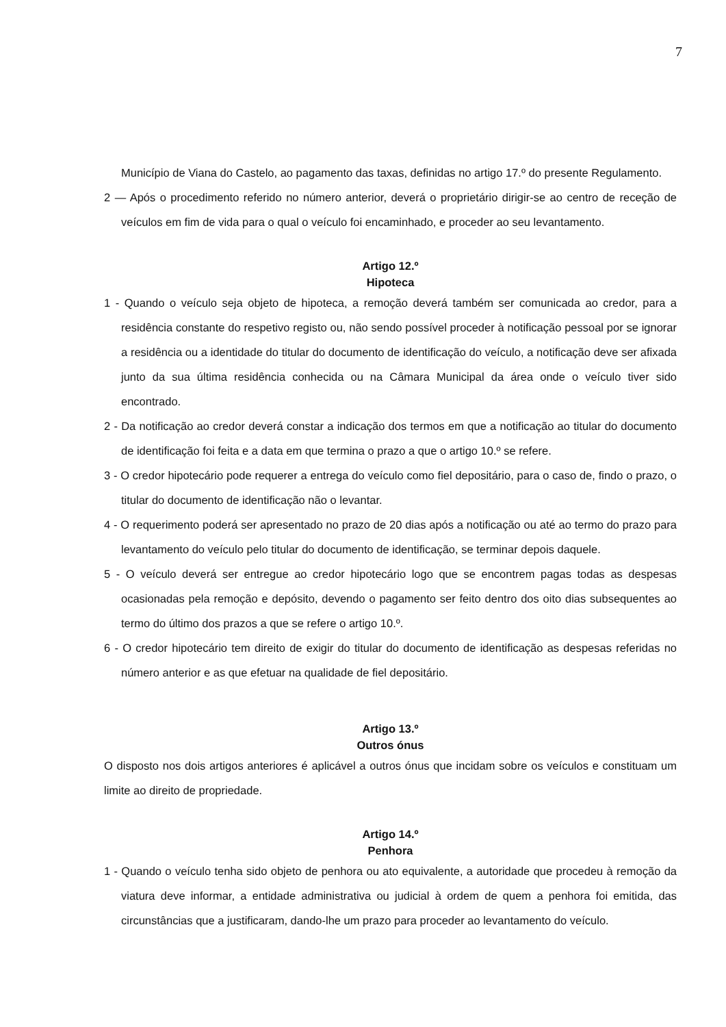7
Município de Viana do Castelo, ao pagamento das taxas, definidas no artigo 17.º do presente Regulamento.
2 — Após o procedimento referido no número anterior, deverá o proprietário dirigir-se ao centro de receção de veículos em fim de vida para o qual o veículo foi encaminhado, e proceder ao seu levantamento.
Artigo 12.º
Hipoteca
1 - Quando o veículo seja objeto de hipoteca, a remoção deverá também ser comunicada ao credor, para a residência constante do respetivo registo ou, não sendo possível proceder à notificação pessoal por se ignorar a residência ou a identidade do titular do documento de identificação do veículo, a notificação deve ser afixada junto da sua última residência conhecida ou na Câmara Municipal da área onde o veículo tiver sido encontrado.
2 - Da notificação ao credor deverá constar a indicação dos termos em que a notificação ao titular do documento de identificação foi feita e a data em que termina o prazo a que o artigo 10.º se refere.
3 - O credor hipotecário pode requerer a entrega do veículo como fiel depositário, para o caso de, findo o prazo, o titular do documento de identificação não o levantar.
4 - O requerimento poderá ser apresentado no prazo de 20 dias após a notificação ou até ao termo do prazo para levantamento do veículo pelo titular do documento de identificação, se terminar depois daquele.
5 - O veículo deverá ser entregue ao credor hipotecário logo que se encontrem pagas todas as despesas ocasionadas pela remoção e depósito, devendo o pagamento ser feito dentro dos oito dias subsequentes ao termo do último dos prazos a que se refere o artigo 10.º.
6 - O credor hipotecário tem direito de exigir do titular do documento de identificação as despesas referidas no número anterior e as que efetuar na qualidade de fiel depositário.
Artigo 13.º
Outros ónus
O disposto nos dois artigos anteriores é aplicável a outros ónus que incidam sobre os veículos e constituam um limite ao direito de propriedade.
Artigo 14.º
Penhora
1 - Quando o veículo tenha sido objeto de penhora ou ato equivalente, a autoridade que procedeu à remoção da viatura deve informar, a entidade administrativa ou judicial à ordem de quem a penhora foi emitida, das circunstâncias que a justificaram, dando-lhe um prazo para proceder ao levantamento do veículo.